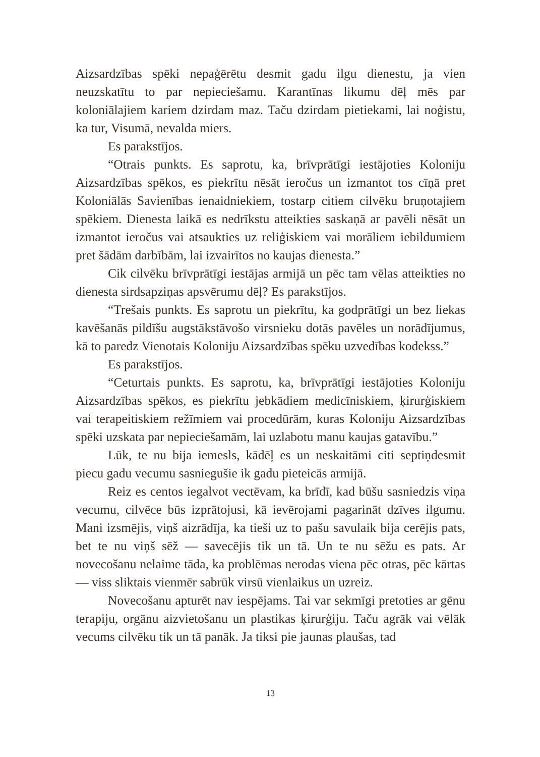Aizsardzības spēki nepaģērētu desmit gadu ilgu dienestu, ja vien neuzskatītu to par nepieciešamu. Karantīnas likumu dēļ mēs par koloniālajiem kariem dzirdam maz. Taču dzirdam pietiekami, lai noģistu, ka tur, Visumā, nevalda miers.
Es parakstījos.
“Otrais punkts. Es saprotu, ka, brīvprātīgi iestājoties Koloniju Aizsardzības spēkos, es piekrītu nēsāt ieročus un izmantot tos cīņā pret Koloniālās Savienības ienaidniekiem, tostarp citiem cilvēku bruņotajiem spēkiem. Dienesta laikā es nedrīkstu atteikties saskaņā ar pavēli nēsāt un izmantot ieročus vai atsaukties uz reliģiskiem vai morāliem iebildumiem pret šādām darbībām, lai izvairītos no kaujas dienesta.”
Cik cilvēku brīvprātīgi iestājas armijā un pēc tam vēlas atteikties no dienesta sirdsapziņas apsvērumu dēļ? Es parakstījos.
“Trešais punkts. Es saprotu un piekrītu, ka godprātīgi un bez liekas kavēšanās pildīšu augstākstāvošo virsnieku dotās pavēles un norādījumus, kā to paredz Vienotais Koloniju Aizsardzības spēku uzvedības kodekss.”
Es parakstījos.
“Ceturtais punkts. Es saprotu, ka, brīvprātīgi iestājoties Koloniju Aizsardzības spēkos, es piekrītu jebkādiem medicīniskiem, ķirurģiskiem vai terapeitiskiem režīmiem vai procedūrām, kuras Koloniju Aizsardzības spēki uzskata par nepieciešamām, lai uzlabotu manu kaujas gatavību.”
Lūk, te nu bija iemesls, kādēļ es un neskaitāmi citi septiņdesmit piecu gadu vecumu sasniegušie ik gadu pieteicās armijā.
Reiz es centos iegalvot vectēvam, ka brīdī, kad būšu sasniedzis viņa vecumu, cilvēce būs izprātojusi, kā ievērojami pagarināt dzīves ilgumu. Mani izsmējis, viņš aizrādīja, ka tieši uz to pašu savulaik bija cerējis pats, bet te nu viņš sēž — savecējis tik un tā. Un te nu sēžu es pats. Ar novecošanu nelaime tāda, ka problēmas nerodas viena pēc otras, pēc kārtas — viss sliktais vienmēr sabrūk virsū vienlaikus un uzreiz.
Novecošanu apturēt nav iespējams. Tai var sekmīgi pretoties ar gēnu terapiju, orgānu aizvietošanu un plastikas ķirurģiju. Taču agrāk vai vēlāk vecums cilvēku tik un tā panāk. Ja tiksi pie jaunas plaušas, tad
13